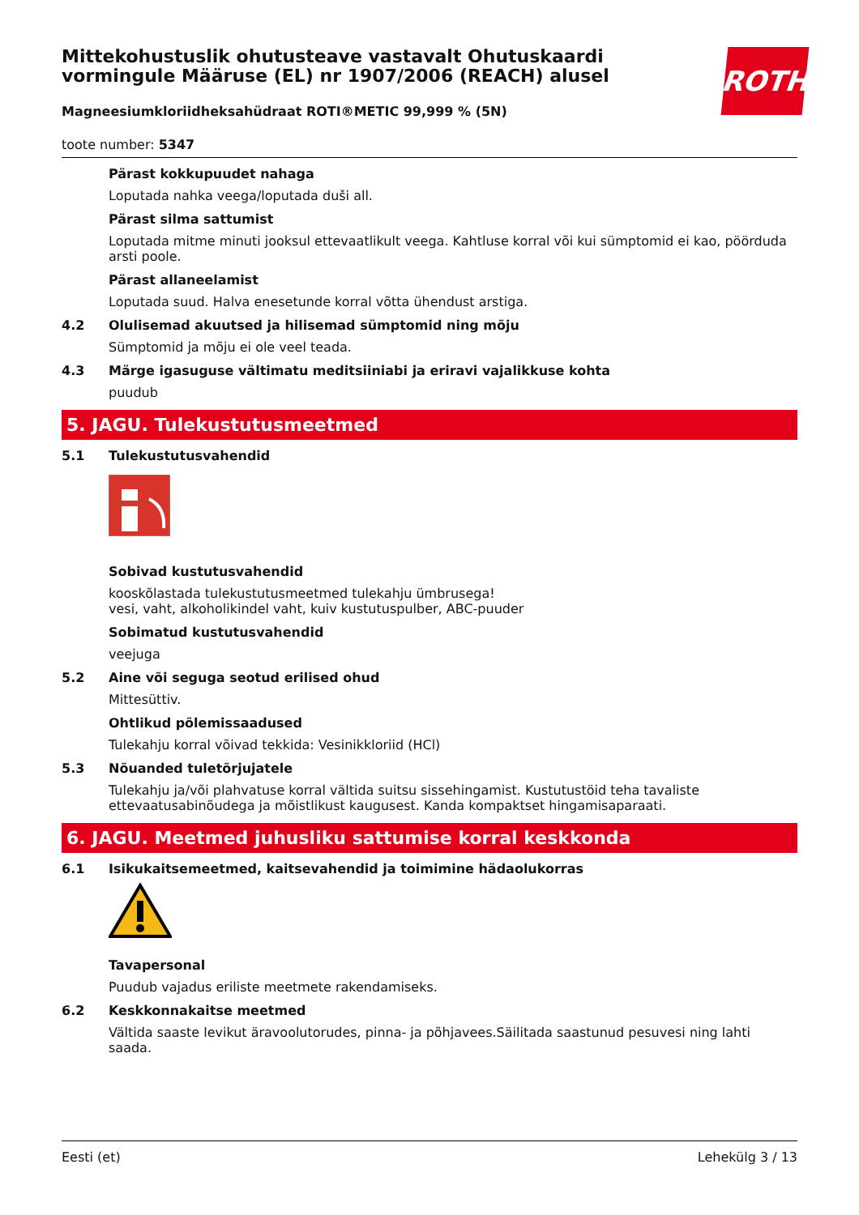ROTH
Mittekohustuslik ohutusteave vastavalt Ohutuskaardi vormingule Määruse (EL) nr 1907/2006 (REACH) alusel
Magneesiumkloriidheksahüdraat ROTI®METIC 99,999 % (5N)
toote number: 5347
Pärast kokkupuudet nahaga
Loputada nahka veega/loputada duši all.
Pärast silma sattumist
Loputada mitme minuti jooksul ettevaatlikult veega. Kahtluse korral või kui sümptomid ei kao, pöörduda arsti poole.
Pärast allaneelamist
Loputada suud. Halva enesetunde korral võtta ühendust arstiga.
4.2 Olulisemad akuutsed ja hilisemad sümptomid ning mõju
Sümptomid ja mõju ei ole veel teada.
4.3 Märge igasuguse vältimatu meditsiiniabi ja eriravi vajalikkuse kohta
puudub
5. JAGU. Tulekustutusmeetmed
5.1 Tulekustutusvahendid
Sobivad kustutusvahendid
kooskõlastada tulekustutusmeetmed tulekahju ümbrusega!
vesi, vaht, alkoholikindel vaht, kuiv kustutuspulber, ABC-puuder
Sobimatud kustutusvahendid
veejuga
5.2 Aine või seguga seotud erilised ohud
Mittesüttiv.
Ohtlikud põlemissaadused
Tulekahju korral võivad tekkida: Vesinikkloriid (HCl)
5.3 Nõuanded tuletõrjujatele
Tulekahju ja/või plahvatuse korral vältida suitsu sissehingamist. Kustutustöid teha tavaliste ettevaatusabinõudega ja mõistlikust kaugusest. Kanda kompaktset hingamisaparaati.
6. JAGU. Meetmed juhusliku sattumise korral keskkonda
6.1 Isikukaitsemeetmed, kaitsevahendid ja toimimine hädaolukorras
Tavapersonal
Puudub vajadus eriliste meetmete rakendamiseks.
6.2 Keskkonnakaitse meetmed
Vältida saaste levikut äravoolutorudes, pinna- ja põhjavees.Säilitada saastunud pesuvesi ning lahti saada.
Eesti (et) Lehekülg 3 / 13